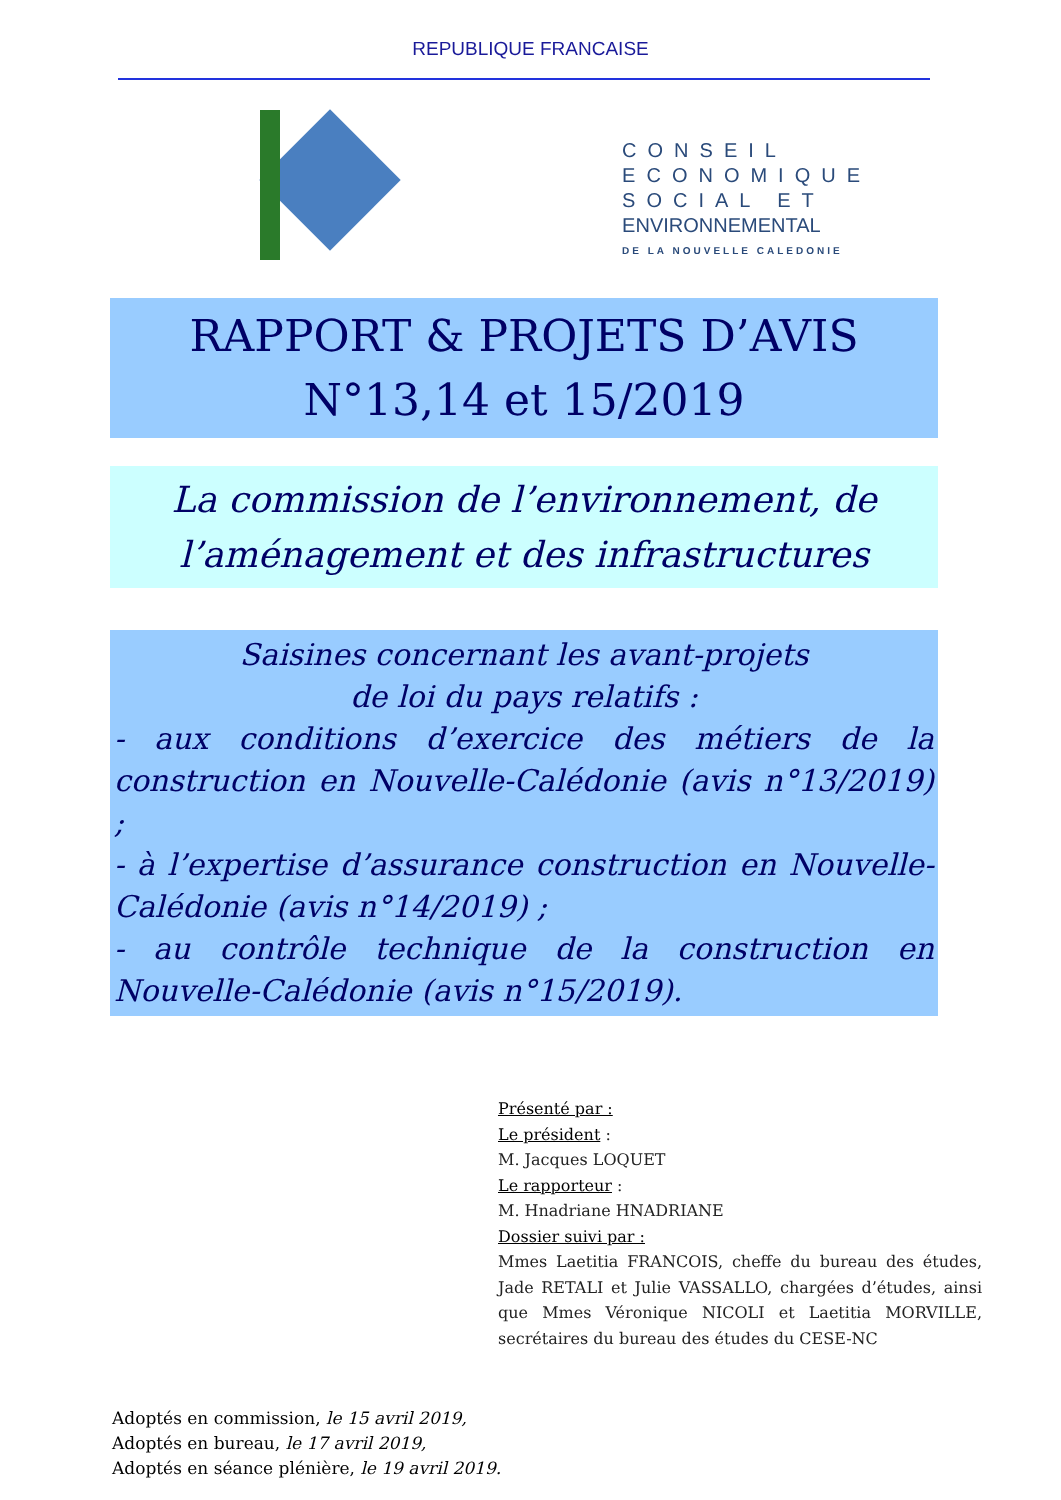REPUBLIQUE FRANCAISE
CONSEIL
ECONOMIQUE
SOCIAL ET
ENVIRONNEMENTAL
DE LA NOUVELLE CALEDONIE
RAPPORT & PROJETS D’AVIS
N°13,14 et 15/2019
La commission de l’environnement, de l’aménagement et des infrastructures
Saisines concernant les avant-projets
de loi du pays relatifs :
- aux conditions d’exercice des métiers de la construction en Nouvelle-Calédonie (avis n°13/2019) ;
- à l’expertise d’assurance construction en Nouvelle-Calédonie (avis n°14/2019) ;
- au contrôle technique de la construction en Nouvelle-Calédonie (avis n°15/2019).
Présenté par :
Le président :
M. Jacques LOQUET
Le rapporteur :
M. Hnadriane HNADRIANE
Dossier suivi par :
Mmes Laetitia FRANCOIS, cheffe du bureau des études, Jade RETALI et Julie VASSALLO, chargées d’études, ainsi que Mmes Véronique NICOLI et Laetitia MORVILLE, secrétaires du bureau des études du CESE-NC
Adoptés en commission, le 15 avril 2019,
Adoptés en bureau, le 17 avril 2019,
Adoptés en séance plénière, le 19 avril 2019.